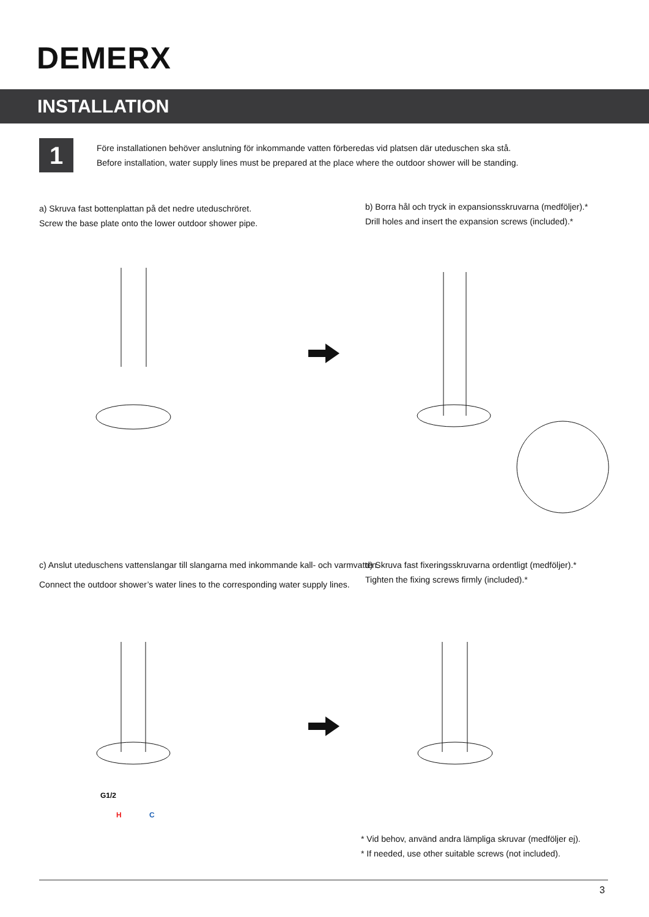DEMERX
INSTALLATION
1
Före installationen behöver anslutning för inkommande vatten förberedas vid platsen där uteduschen ska stå.
Before installation, water supply lines must be prepared at the place where the outdoor shower will be standing.
a) Skruva fast bottenplattan på det nedre uteduschröret.
Screw the base plate onto the lower outdoor shower pipe.
b) Borra hål och tryck in expansionsskruvarna (medföljer).*
Drill holes and insert the expansion screws (included).*
c) Anslut uteduschens vattenslangar till slangarna med inkommande kall- och varmvatten.
Connect the outdoor shower’s water lines to the corresponding water supply lines.
d) Skruva fast fixeringsskruvarna ordentligt (medföljer).*
Tighten the fixing screws firmly (included).*
G1/2
H
C
* Vid behov, använd andra lämpliga skruvar (medföljer ej).
* If needed, use other suitable screws (not included).
3